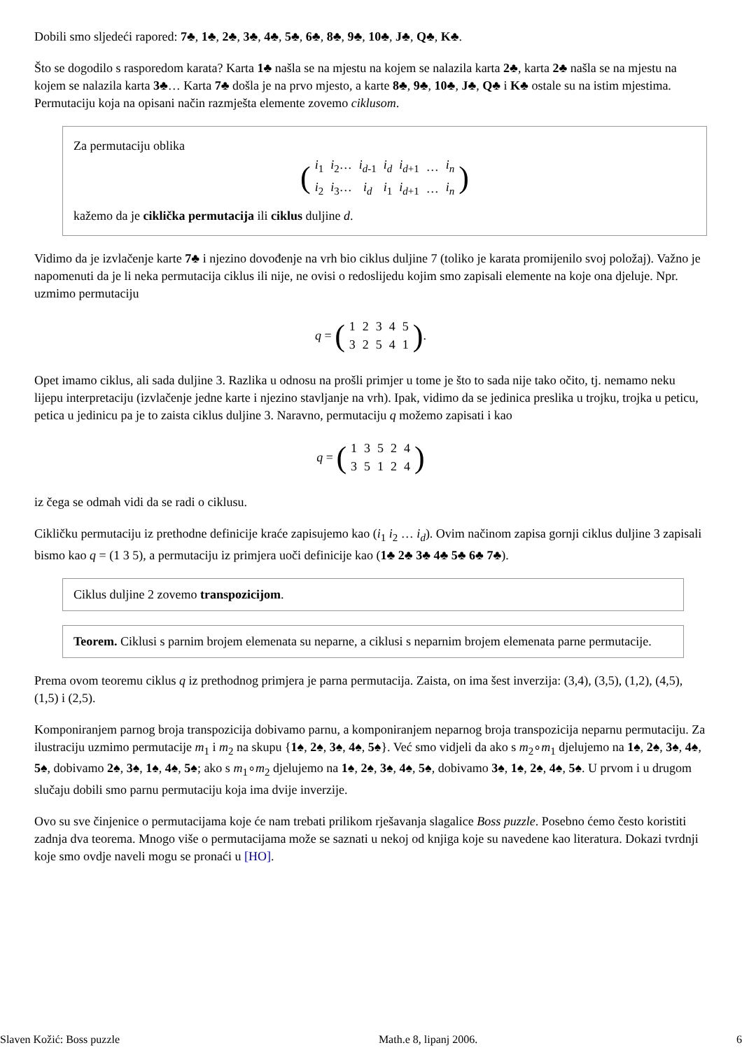Dobili smo sljedeći rapored: 7♣, 1♣, 2♣, 3♣, 4♣, 5♣, 6♣, 8♣, 9♣, 10♣, J♣, Q♣, K♣.
Što se dogodilo s rasporedom karata? Karta 1♣ našla se na mjestu na kojem se nalazila karta 2♣, karta 2♣ našla se na mjestu na kojem se nalazila karta 3♣… Karta 7♣ došla je na prvo mjesto, a karte 8♣, 9♣, 10♣, J♣, Q♣ i K♣ ostale su na istim mjestima. Permutaciju koja na opisani način razmješta elemente zovemo ciklusom.
Za permutaciju oblika
(
| i<sub>1</sub> | i<sub>2</sub>… | i<sub>d</sub><sub>-1</sub> | i<sub>d</sub> | i<sub>d</sub><sub>+1</sub> | … | i<sub>n</sub> |
| i<sub>2</sub> | i<sub>3</sub>… | i<sub>d</sub> | i<sub>1</sub> | i<sub>d</sub><sub>+1</sub> | … | i<sub>n</sub> |
)
kažemo da je ciklička permutacija ili ciklus duljine d.
Vidimo da je izvlačenje karte 7♣ i njezino dovođenje na vrh bio ciklus duljine 7 (toliko je karata promijenilo svoj položaj). Važno je napomenuti da je li neka permutacija ciklus ili nije, ne ovisi o redoslijedu kojim smo zapisali elemente na koje ona djeluje. Npr. uzmimo permutaciju
q = (
| 1 | 2 | 3 | 4 | 5 |
| 3 | 2 | 5 | 4 | 1 |
).
Opet imamo ciklus, ali sada duljine 3. Razlika u odnosu na prošli primjer u tome je što to sada nije tako očito, tj. nemamo neku lijepu interpretaciju (izvlačenje jedne karte i njezino stavljanje na vrh). Ipak, vidimo da se jedinica preslika u trojku, trojka u peticu, petica u jedinicu pa je to zaista ciklus duljine 3. Naravno, permutaciju q možemo zapisati i kao
q = (
| 1 | 3 | 5 | 2 | 4 |
| 3 | 5 | 1 | 2 | 4 |
)
iz čega se odmah vidi da se radi o ciklusu.
Cikličku permutaciju iz prethodne definicije kraće zapisujemo kao (i<sub>1</sub> i<sub>2</sub> … i<sub>d</sub>). Ovim načinom zapisa gornji ciklus duljine 3 zapisali bismo kao q = (1 3 5), a permutaciju iz primjera uoči definicije kao (1♣ 2♣ 3♣ 4♣ 5♣ 6♣ 7♣).
Ciklus duljine 2 zovemo transpozicijom.
Teorem. Ciklusi s parnim brojem elemenata su neparne, a ciklusi s neparnim brojem elemenata parne permutacije.
Prema ovom teoremu ciklus q iz prethodnog primjera je parna permutacija. Zaista, on ima šest inverzija: (3,4), (3,5), (1,2), (4,5), (1,5) i (2,5).
Komponiranjem parnog broja transpozicija dobivamo parnu, a komponiranjem neparnog broja transpozicija neparnu permutaciju. Za ilustraciju uzmimo permutacije m<sub>1</sub> i m<sub>2</sub> na skupu {1♠, 2♠, 3♠, 4♠, 5♠}. Već smo vidjeli da ako s m<sub>2</sub>∘m<sub>1</sub> djelujemo na 1♠, 2♠, 3♠, 4♠, 5♠, dobivamo 2♠, 3♠, 1♠, 4♠, 5♠; ako s m<sub>1</sub>∘m<sub>2</sub> djelujemo na 1♠, 2♠, 3♠, 4♠, 5♠, dobivamo 3♠, 1♠, 2♠, 4♠, 5♠. U prvom i u drugom slučaju dobili smo parnu permutaciju koja ima dvije inverzije.
Ovo su sve činjenice o permutacijama koje će nam trebati prilikom rješavanja slagalice Boss puzzle. Posebno ćemo često koristiti zadnja dva teorema. Mnogo više o permutacijama može se saznati u nekoj od knjiga koje su navedene kao literatura. Dokazi tvrdnji koje smo ovdje naveli mogu se pronaći u [HO].
Slaven Kožić: Boss puzzle Math.e 8, lipanj 2006. 6